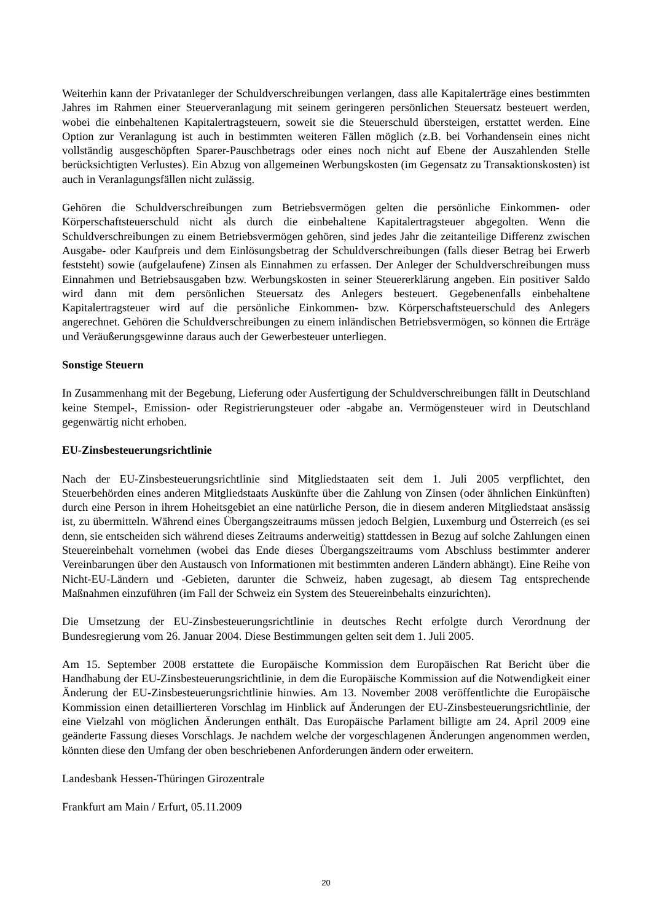Weiterhin kann der Privatanleger der Schuldverschreibungen verlangen, dass alle Kapitalerträge eines bestimmten Jahres im Rahmen einer Steuerveranlagung mit seinem geringeren persönlichen Steuersatz besteuert werden, wobei die einbehaltenen Kapitalertragsteuern, soweit sie die Steuerschuld übersteigen, erstattet werden. Eine Option zur Veranlagung ist auch in bestimmten weiteren Fällen möglich (z.B. bei Vorhandensein eines nicht vollständig ausgeschöpften Sparer-Pauschbetrags oder eines noch nicht auf Ebene der Auszahlenden Stelle berücksichtigten Verlustes). Ein Abzug von allgemeinen Werbungskosten (im Gegensatz zu Transaktionskosten) ist auch in Veranlagungsfällen nicht zulässig.
Gehören die Schuldverschreibungen zum Betriebsvermögen gelten die persönliche Einkommen- oder Körperschaftsteuerschuld nicht als durch die einbehaltene Kapitalertragsteuer abgegolten. Wenn die Schuldverschreibungen zu einem Betriebsvermögen gehören, sind jedes Jahr die zeitanteilige Differenz zwischen Ausgabe- oder Kaufpreis und dem Einlösungsbetrag der Schuldverschreibungen (falls dieser Betrag bei Erwerb feststeht) sowie (aufgelaufene) Zinsen als Einnahmen zu erfassen. Der Anleger der Schuldverschreibungen muss Einnahmen und Betriebsausgaben bzw. Werbungskosten in seiner Steuererklärung angeben. Ein positiver Saldo wird dann mit dem persönlichen Steuersatz des Anlegers besteuert. Gegebenenfalls einbehaltene Kapitalertragsteuer wird auf die persönliche Einkommen- bzw. Körperschaftsteuerschuld des Anlegers angerechnet. Gehören die Schuldverschreibungen zu einem inländischen Betriebsvermögen, so können die Erträge und Veräußerungsgewinne daraus auch der Gewerbesteuer unterliegen.
Sonstige Steuern
In Zusammenhang mit der Begebung, Lieferung oder Ausfertigung der Schuldverschreibungen fällt in Deutschland keine Stempel-, Emission- oder Registrierungsteuer oder -abgabe an. Vermögensteuer wird in Deutschland gegenwärtig nicht erhoben.
EU-Zinsbesteuerungsrichtlinie
Nach der EU-Zinsbesteuerungsrichtlinie sind Mitgliedstaaten seit dem 1. Juli 2005 verpflichtet, den Steuerbehörden eines anderen Mitgliedstaats Auskünfte über die Zahlung von Zinsen (oder ähnlichen Einkünften) durch eine Person in ihrem Hoheitsgebiet an eine natürliche Person, die in diesem anderen Mitgliedstaat ansässig ist, zu übermitteln. Während eines Übergangszeitraums müssen jedoch Belgien, Luxemburg und Österreich (es sei denn, sie entscheiden sich während dieses Zeitraums anderweitig) stattdessen in Bezug auf solche Zahlungen einen Steuereinbehalt vornehmen (wobei das Ende dieses Übergangszeitraums vom Abschluss bestimmter anderer Vereinbarungen über den Austausch von Informationen mit bestimmten anderen Ländern abhängt). Eine Reihe von Nicht-EU-Ländern und -Gebieten, darunter die Schweiz, haben zugesagt, ab diesem Tag entsprechende Maßnahmen einzuführen (im Fall der Schweiz ein System des Steuereinbehalts einzurichten).
Die Umsetzung der EU-Zinsbesteuerungsrichtlinie in deutsches Recht erfolgte durch Verordnung der Bundesregierung vom 26. Januar 2004. Diese Bestimmungen gelten seit dem 1. Juli 2005.
Am 15. September 2008 erstattete die Europäische Kommission dem Europäischen Rat Bericht über die Handhabung der EU-Zinsbesteuerungsrichtlinie, in dem die Europäische Kommission auf die Notwendigkeit einer Änderung der EU-Zinsbesteuerungsrichtlinie hinwies. Am 13. November 2008 veröffentlichte die Europäische Kommission einen detaillierteren Vorschlag im Hinblick auf Änderungen der EU-Zinsbesteuerungsrichtlinie, der eine Vielzahl von möglichen Änderungen enthält. Das Europäische Parlament billigte am 24. April 2009 eine geänderte Fassung dieses Vorschlags. Je nachdem welche der vorgeschlagenen Änderungen angenommen werden, könnten diese den Umfang der oben beschriebenen Anforderungen ändern oder erweitern.
Landesbank Hessen-Thüringen Girozentrale
Frankfurt am Main / Erfurt, 05.11.2009
20